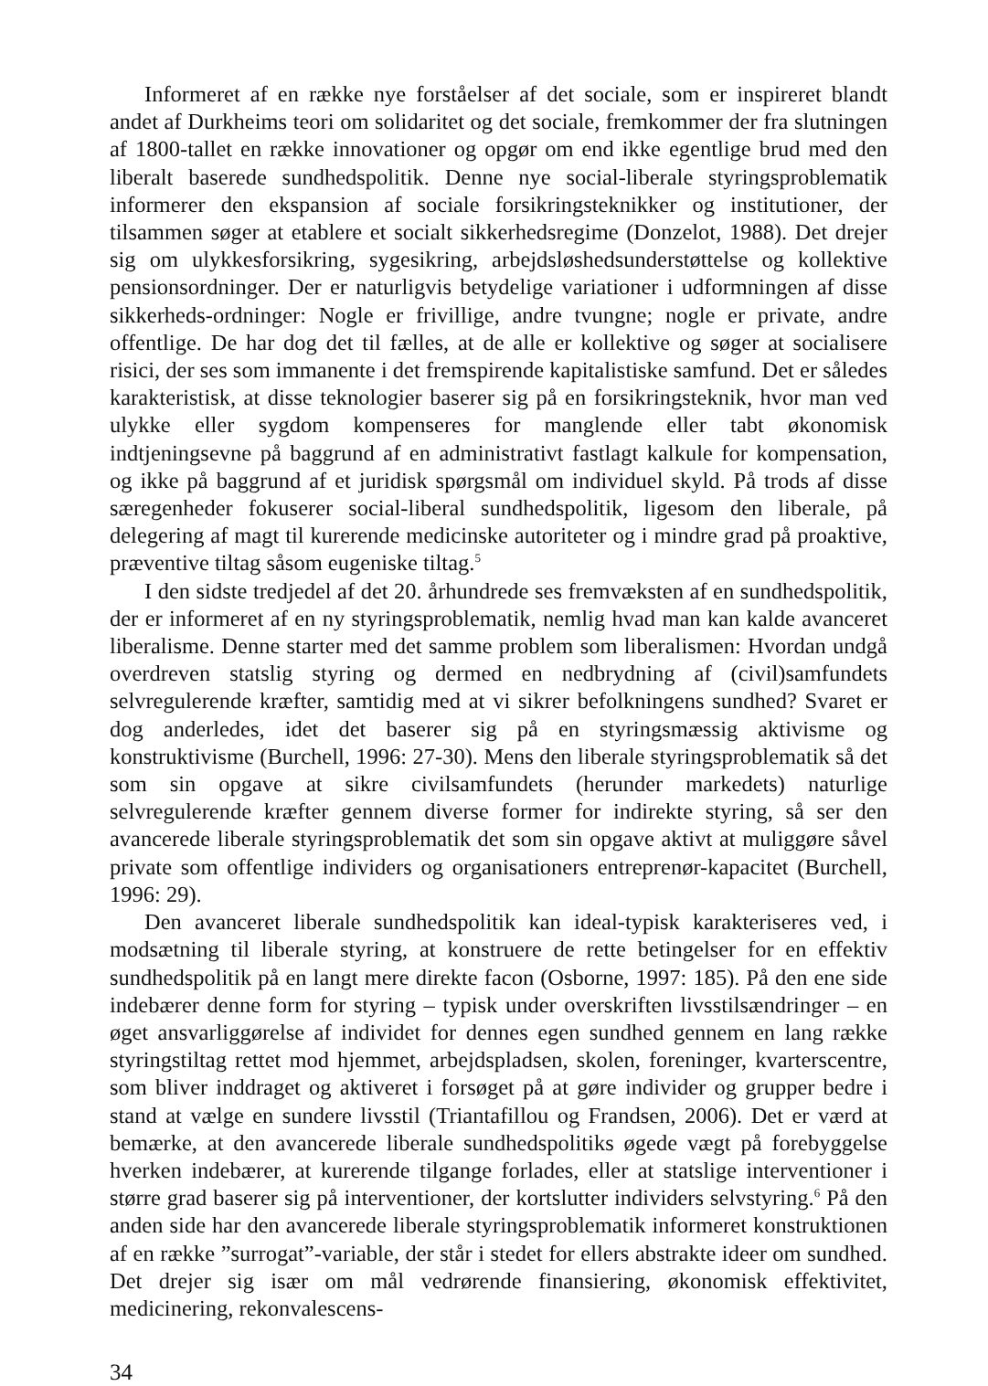Informeret af en række nye forståelser af det sociale, som er inspireret blandt andet af Durkheims teori om solidaritet og det sociale, fremkommer der fra slutningen af 1800-tallet en række innovationer og opgør om end ikke egentlige brud med den liberalt baserede sundhedspolitik. Denne nye social-liberale styringsproblematik informerer den ekspansion af sociale forsikringsteknikker og institutioner, der tilsammen søger at etablere et socialt sikkerhedsregime (Donzelot, 1988). Det drejer sig om ulykkesforsikring, sygesikring, arbejdsløshedsunderstøttelse og kollektive pensionsordninger. Der er naturligvis betydelige variationer i udformningen af disse sikkerheds-ordninger: Nogle er frivillige, andre tvungne; nogle er private, andre offentlige. De har dog det til fælles, at de alle er kollektive og søger at socialisere risici, der ses som immanente i det fremspirende kapitalistiske samfund. Det er således karakteristisk, at disse teknologier baserer sig på en forsikringsteknik, hvor man ved ulykke eller sygdom kompenseres for manglende eller tabt økonomisk indtjeningsevne på baggrund af en administrativt fastlagt kalkule for kompensation, og ikke på baggrund af et juridisk spørgsmål om individuel skyld. På trods af disse særegenheder fokuserer social-liberal sundhedspolitik, ligesom den liberale, på delegering af magt til kurerende medicinske autoriteter og i mindre grad på proaktive, præventive tiltag såsom eugeniske tiltag.<sup>5</sup>
I den sidste tredjedel af det 20. århundrede ses fremvæksten af en sundhedspolitik, der er informeret af en ny styringsproblematik, nemlig hvad man kan kalde avanceret liberalisme. Denne starter med det samme problem som liberalismen: Hvordan undgå overdreven statslig styring og dermed en nedbrydning af (civil)samfundets selvregulerende kræfter, samtidig med at vi sikrer befolkningens sundhed? Svaret er dog anderledes, idet det baserer sig på en styringsmæssig aktivisme og konstruktivisme (Burchell, 1996: 27-30). Mens den liberale styringsproblematik så det som sin opgave at sikre civilsamfundets (herunder markedets) naturlige selvregulerende kræfter gennem diverse former for indirekte styring, så ser den avancerede liberale styringsproblematik det som sin opgave aktivt at muliggøre såvel private som offentlige individers og organisationers entreprenør-kapacitet (Burchell, 1996: 29).
Den avanceret liberale sundhedspolitik kan ideal-typisk karakteriseres ved, i modsætning til liberale styring, at konstruere de rette betingelser for en effektiv sundhedspolitik på en langt mere direkte facon (Osborne, 1997: 185). På den ene side indebærer denne form for styring – typisk under overskriften livsstilsændringer – en øget ansvarliggørelse af individet for dennes egen sundhed gennem en lang række styringstiltag rettet mod hjemmet, arbejdspladsen, skolen, foreninger, kvarterscentre, som bliver inddraget og aktiveret i forsøget på at gøre individer og grupper bedre i stand at vælge en sundere livsstil (Triantafillou og Frandsen, 2006). Det er værd at bemærke, at den avancerede liberale sundhedspolitiks øgede vægt på forebyggelse hverken indebærer, at kurerende tilgange forlades, eller at statslige interventioner i større grad baserer sig på interventioner, der kortslutter individers selvstyring.<sup>6</sup> På den anden side har den avancerede liberale styringsproblematik informeret konstruktionen af en række ”surrogat”-variable, der står i stedet for ellers abstrakte ideer om sundhed. Det drejer sig især om mål vedrørende finansiering, økonomisk effektivitet, medicinering, rekonvalescens-
34